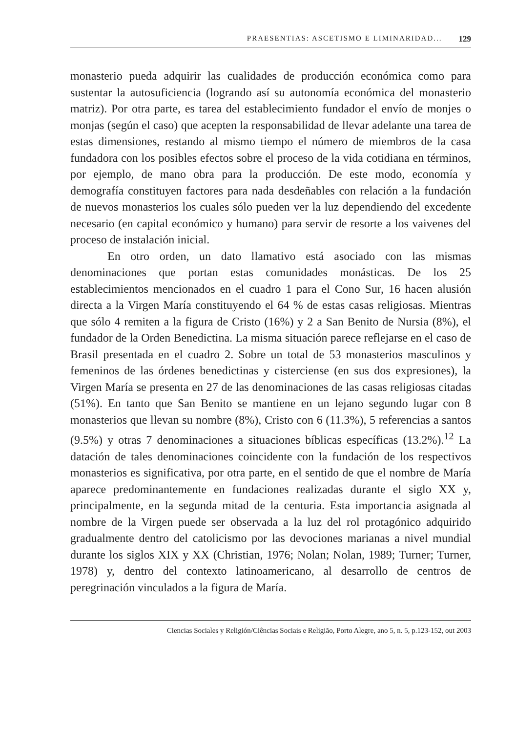PRAESENTIAS: ASCETISMO E LIMINARIDAD... 129
monasterio pueda adquirir las cualidades de producción económica como para sustentar la autosuficiencia (logrando así su autonomía económica del monasterio matriz). Por otra parte, es tarea del establecimiento fundador el envío de monjes o monjas (según el caso) que acepten la responsabilidad de llevar adelante una tarea de estas dimensiones, restando al mismo tiempo el número de miembros de la casa fundadora con los posibles efectos sobre el proceso de la vida cotidiana en términos, por ejemplo, de mano obra para la producción. De este modo, economía y demografía constituyen factores para nada desdeñables con relación a la fundación de nuevos monasterios los cuales sólo pueden ver la luz dependiendo del excedente necesario (en capital económico y humano) para servir de resorte a los vaivenes del proceso de instalación inicial.
En otro orden, un dato llamativo está asociado con las mismas denominaciones que portan estas comunidades monásticas. De los 25 establecimientos mencionados en el cuadro 1 para el Cono Sur, 16 hacen alusión directa a la Virgen María constituyendo el 64 % de estas casas religiosas. Mientras que sólo 4 remiten a la figura de Cristo (16%) y 2 a San Benito de Nursia (8%), el fundador de la Orden Benedictina. La misma situación parece reflejarse en el caso de Brasil presentada en el cuadro 2. Sobre un total de 53 monasterios masculinos y femeninos de las órdenes benedictinas y cisterciense (en sus dos expresiones), la Virgen María se presenta en 27 de las denominaciones de las casas religiosas citadas (51%). En tanto que San Benito se mantiene en un lejano segundo lugar con 8 monasterios que llevan su nombre (8%), Cristo con 6 (11.3%), 5 referencias a santos (9.5%) y otras 7 denominaciones a situaciones bíblicas específicas (13.2%).<sup>12</sup> La datación de tales denominaciones coincidente con la fundación de los respectivos monasterios es significativa, por otra parte, en el sentido de que el nombre de María aparece predominantemente en fundaciones realizadas durante el siglo XX y, principalmente, en la segunda mitad de la centuria. Esta importancia asignada al nombre de la Virgen puede ser observada a la luz del rol protagónico adquirido gradualmente dentro del catolicismo por las devociones marianas a nivel mundial durante los siglos XIX y XX (Christian, 1976; Nolan; Nolan, 1989; Turner; Turner, 1978) y, dentro del contexto latinoamericano, al desarrollo de centros de peregrinación vinculados a la figura de María.
Ciencias Sociales y Religión/Ciências Sociais e Religião, Porto Alegre, ano 5, n. 5, p.123-152, out 2003